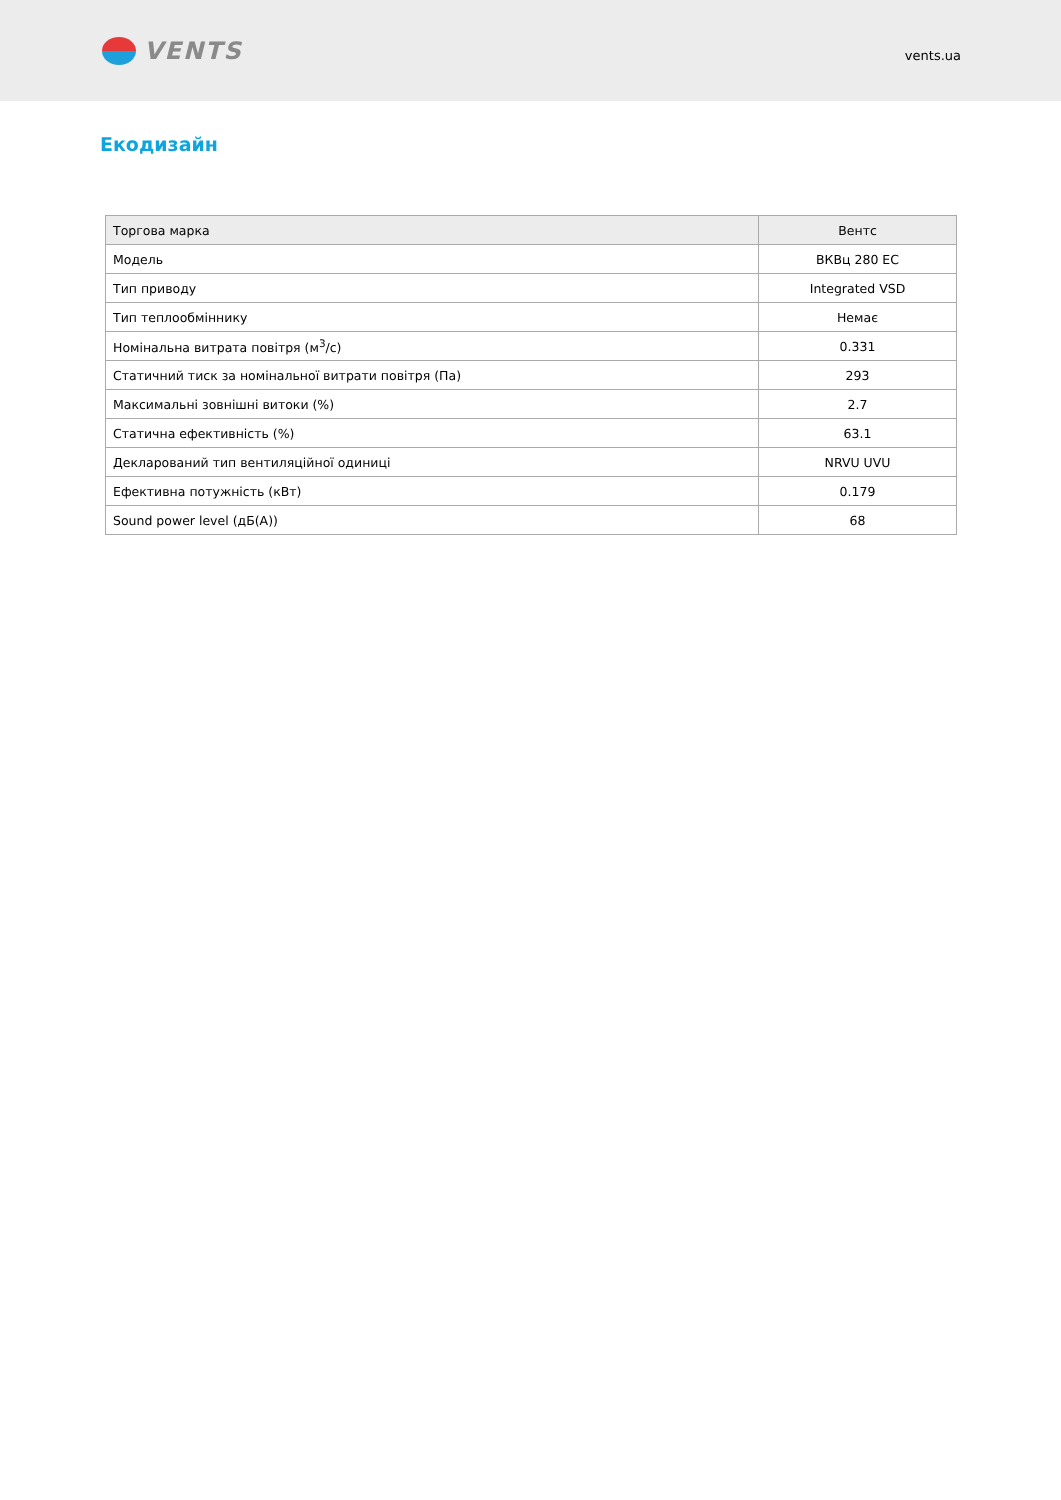VENTS
vents.ua
Екодизайн
| Торгова марка | Вентс |
| Модель | ВКВц 280 ЕС |
| Тип приводу | Integrated VSD |
| Тип теплообміннику | Немає |
| Номінальна витрата повітря (м<sup>3</sup>/с) | 0.331 |
| Статичний тиск за номінальної витрати повітря (Па) | 293 |
| Максимальні зовнішні витоки (%) | 2.7 |
| Статична ефективність (%) | 63.1 |
| Декларований тип вентиляційної одиниці | NRVU UVU |
| Ефективна потужність (кВт) | 0.179 |
| Sound power level (дБ(А)) | 68 |